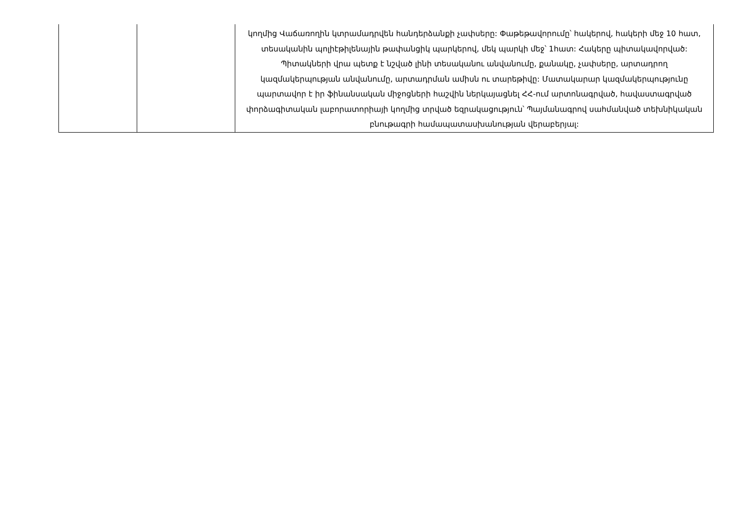| | | կողմից Վաճառողին կտրամադրվեն հանդերձանքի չափսերը: Փաթեթավորումը՝ հակերով, հակերի մեջ 10 հատ, տեսականին պոլիէթիլենային թափանցիկ պարկերով, մեկ պարկի մեջ՝ 1հատ: Հակերը պիտակավորված: Պիտակների վրա պետք է նշված լինի տեսականու անվանումը, քանակը, չափսերը, արտադրող կազմակերպության անվանումը, արտադրման ամիսն ու տարեթիվը: Մատակարար կազմակերպությունը պարտավոր է իր ֆինանսական միջոցների հաշվին ներկայացնել ՀՀ-ում արտոնագրված, հավաստագրված փորձագիտական լաբորատորիայի կողմից տրված եզրակացություն՝ Պայմանագրով սահմանված տեխնիկական բնութագրի համապատասխանության վերաբերյալ: |